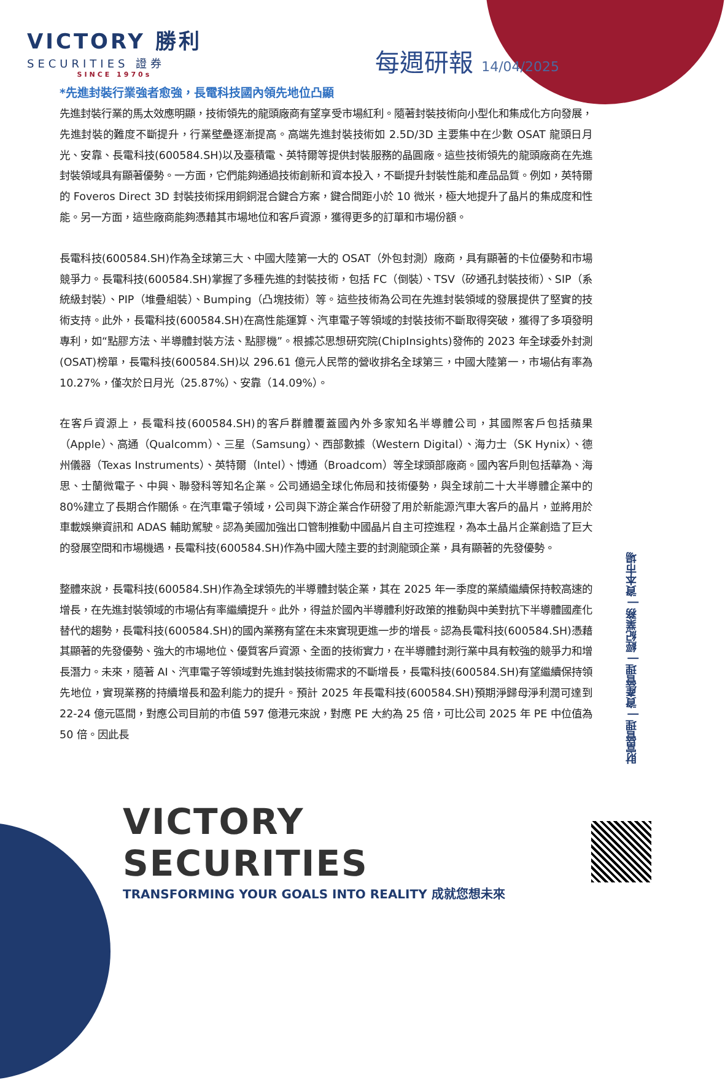VICTORY 勝利
SECURITIES 證券
SINCE 1970s
每週研報 14/04/2025
*先進封裝行業強者愈強，長電科技國內領先地位凸顯
先進封裝行業的馬太效應明顯，技術領先的龍頭廠商有望享受市場紅利。隨著封裝技術向小型化和集成化方向發展，先進封裝的難度不斷提升，行業壁壘逐漸提高。高端先進封裝技術如 2.5D/3D 主要集中在少數 OSAT 龍頭日月光、安靠、長電科技(600584.SH)以及臺積電、英特爾等提供封裝服務的晶圓廠。這些技術領先的龍頭廠商在先進封裝領域具有顯著優勢。一方面，它們能夠通過技術創新和資本投入，不斷提升封裝性能和產品品質。例如，英特爾的 Foveros Direct 3D 封裝技術採用銅銅混合鍵合方案，鍵合間距小於 10 微米，極大地提升了晶片的集成度和性能。另一方面，這些廠商能夠憑藉其市場地位和客戶資源，獲得更多的訂單和市場份額。
長電科技(600584.SH)作為全球第三大、中國大陸第一大的 OSAT（外包封測）廠商，具有顯著的卡位優勢和市場競爭力。長電科技(600584.SH)掌握了多種先進的封裝技術，包括 FC（倒裝）、TSV（矽通孔封裝技術）、SIP（系統級封裝）、PIP（堆疊組裝）、Bumping（凸塊技術）等。這些技術為公司在先進封裝領域的發展提供了堅實的技術支持。此外，長電科技(600584.SH)在高性能運算、汽車電子等領域的封裝技術不斷取得突破，獲得了多項發明專利，如“點膠方法、半導體封裝方法、點膠機”。根據芯思想研究院(ChipInsights)發佈的 2023 年全球委外封測(OSAT)榜單，長電科技(600584.SH)以 296.61 億元人民幣的營收排名全球第三，中國大陸第一，市場佔有率為 10.27%，僅次於日月光（25.87%）、安靠（14.09%）。
在客戶資源上，長電科技(600584.SH)的客戶群體覆蓋國內外多家知名半導體公司，其國際客戶包括蘋果（Apple）、高通（Qualcomm）、三星（Samsung）、西部數據（Western Digital）、海力士（SK Hynix）、德州儀器（Texas Instruments）、英特爾（Intel）、博通（Broadcom）等全球頭部廠商。國內客戶則包括華為、海思、士蘭微電子、中興、聯發科等知名企業。公司通過全球化佈局和技術優勢，與全球前二十大半導體企業中的 80%建立了長期合作關係。在汽車電子領域，公司與下游企業合作研發了用於新能源汽車大客戶的晶片，並將用於車載娛樂資訊和 ADAS 輔助駕駛。認為美國加強出口管制推動中國晶片自主可控進程，為本土晶片企業創造了巨大的發展空間和市場機遇，長電科技(600584.SH)作為中國大陸主要的封測龍頭企業，具有顯著的先發優勢。
整體來說，長電科技(600584.SH)作為全球領先的半導體封裝企業，其在 2025 年一季度的業績繼續保持較高速的增長，在先進封裝領域的市場佔有率繼續提升。此外，得益於國內半導體利好政策的推動與中美對抗下半導體國產化替代的趨勢，長電科技(600584.SH)的國內業務有望在未來實現更進一步的增長。認為長電科技(600584.SH)憑藉其顯著的先發優勢、強大的市場地位、優質客戶資源、全面的技術實力，在半導體封測行業中具有較強的競爭力和增長潛力。未來，隨著 AI、汽車電子等領域對先進封裝技術需求的不斷增長，長電科技(600584.SH)有望繼續保持領先地位，實現業務的持續增長和盈利能力的提升。預計 2025 年長電科技(600584.SH)預期淨歸母淨利潤可達到 22-24 億元區間，對應公司目前的市值 597 億港元來說，對應 PE 大約為 25 倍，可比公司 2025 年 PE 中位值為 50 倍。因此長
財富管理 | 資產管理 | 經紀業務 | 資本市場
VICTORY SECURITIES
TRANSFORMING YOUR GOALS INTO REALITY 成就您想未來